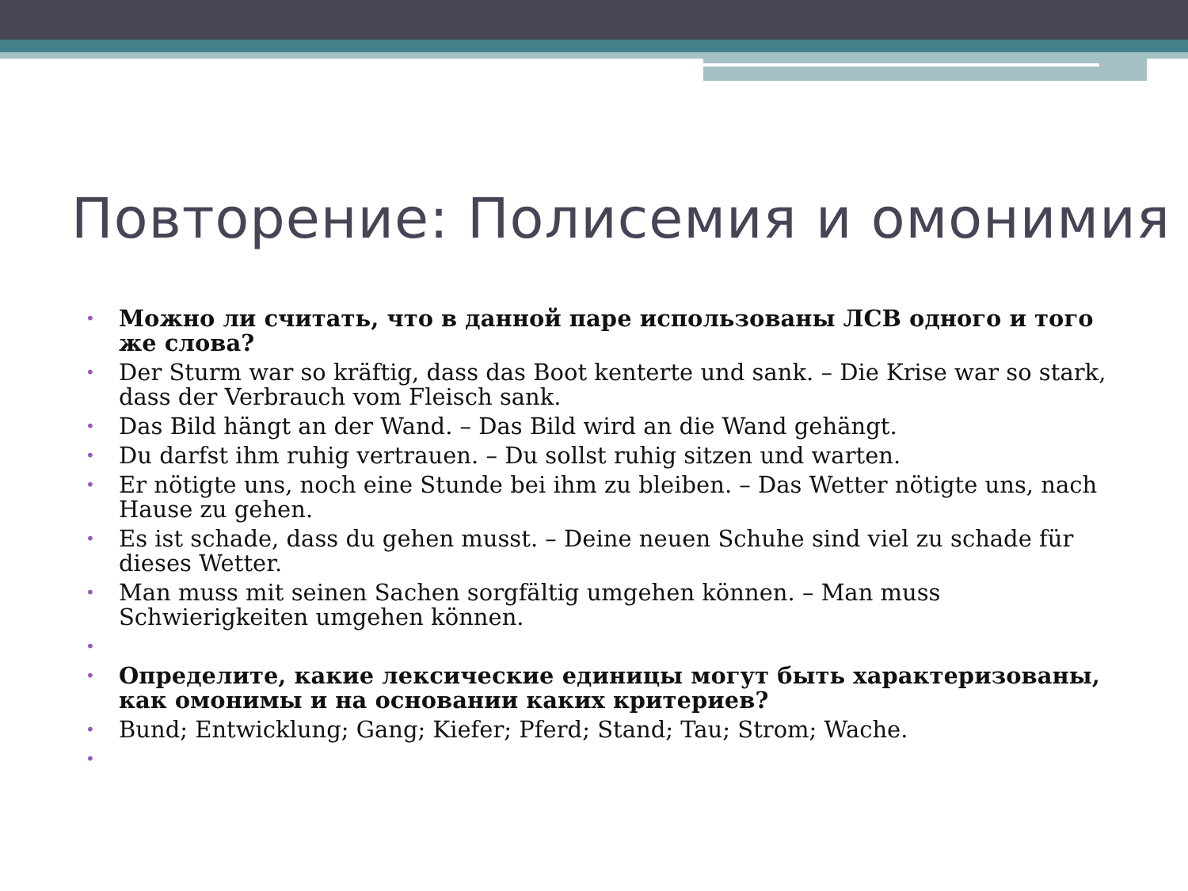Повторение: Полисемия и омонимия
• Можно ли считать, что в данной паре использованы ЛСВ одного и того же слова?
• Der Sturm war so kräftig, dass das Boot kenterte und sank. – Die Krise war so stark, dass der Verbrauch vom Fleisch sank.
• Das Bild hängt an der Wand. – Das Bild wird an die Wand gehängt.
• Du darfst ihm ruhig vertrauen. – Du sollst ruhig sitzen und warten.
• Er nötigte uns, noch eine Stunde bei ihm zu bleiben. – Das Wetter nötigte uns, nach Hause zu gehen.
• Es ist schade, dass du gehen musst. – Deine neuen Schuhe sind viel zu schade für dieses Wetter.
• Man muss mit seinen Sachen sorgfältig umgehen können. – Man muss Schwierigkeiten umgehen können.
•
• Определите, какие лексические единицы могут быть характеризованы, как омонимы и на основании каких критериев?
• Bund; Entwicklung; Gang; Kiefer; Pferd; Stand; Tau; Strom; Wache.
•